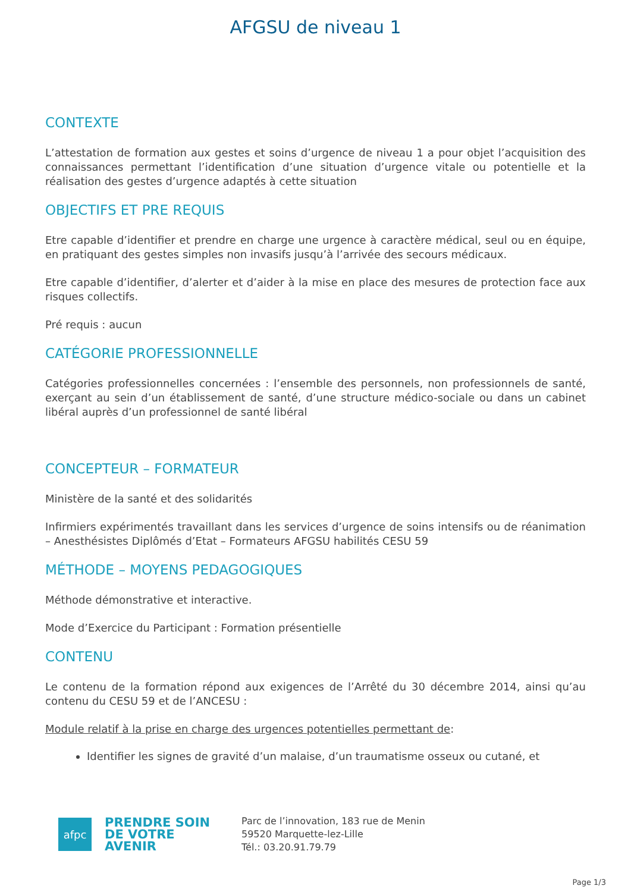AFGSU de niveau 1
CONTEXTE
L’attestation de formation aux gestes et soins d’urgence de niveau 1 a pour objet l’acquisition des connaissances permettant l’identification d’une situation d’urgence vitale ou potentielle et la réalisation des gestes d’urgence adaptés à cette situation
OBJECTIFS ET PRE REQUIS
Etre capable d’identifier et prendre en charge une urgence à caractère médical, seul ou en équipe, en pratiquant des gestes simples non invasifs jusqu’à l’arrivée des secours médicaux.
Etre capable d’identifier, d’alerter et d’aider à la mise en place des mesures de protection face aux risques collectifs.
Pré requis : aucun
CATÉGORIE PROFESSIONNELLE
Catégories professionnelles concernées : l’ensemble des personnels, non professionnels de santé, exerçant au sein d’un établissement de santé, d’une structure médico-sociale ou dans un cabinet libéral auprès d’un professionnel de santé libéral
CONCEPTEUR – FORMATEUR
Ministère de la santé et des solidarités
Infirmiers expérimentés travaillant dans les services d’urgence de soins intensifs ou de réanimation – Anesthésistes Diplômés d’Etat – Formateurs AFGSU habilités CESU 59
MÉTHODE – MOYENS PEDAGOGIQUES
Méthode démonstrative et interactive.
Mode d’Exercice du Participant : Formation présentielle
CONTENU
Le contenu de la formation répond aux exigences de l’Arrêté du 30 décembre 2014, ainsi qu’au contenu du CESU 59 et de l’ANCESU :
Module relatif à la prise en charge des urgences potentielles permettant de:
Identifier les signes de gravité d’un malaise, d’un traumatisme osseux ou cutané, et
afpc
PRENDRE SOIN DE VOTRE AVENIR
Parc de l’innovation, 183 rue de Menin
59520 Marquette-lez-Lille
Tél.: 03.20.91.79.79
Page 1/3